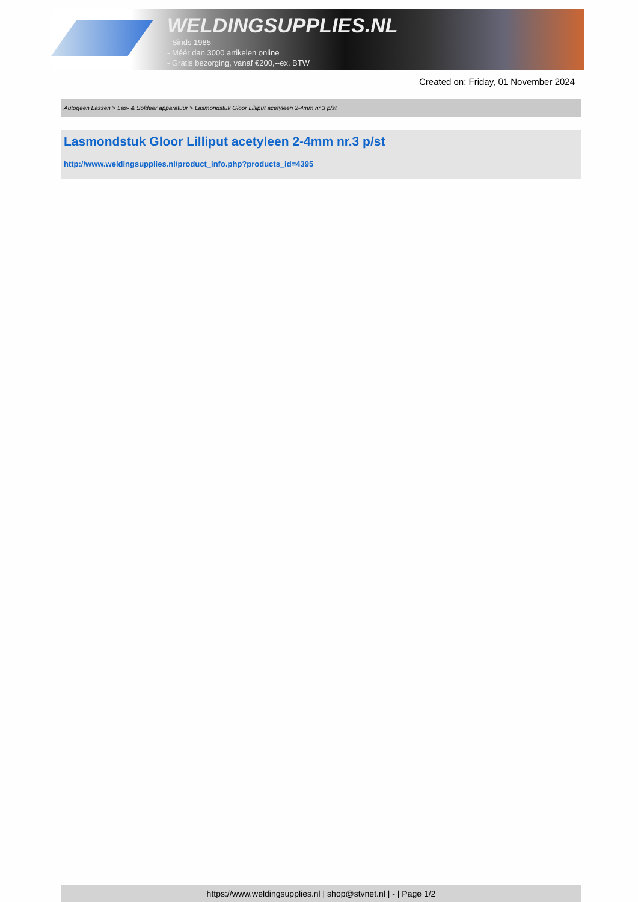WELDINGSUPPLIES.NL
- Sinds 1985
- Méér dan 3000 artikelen online
- Gratis bezorging, vanaf €200,--ex. BTW
Created on: Friday, 01 November 2024
Autogeen Lassen > Las- & Soldeer apparatuur > Lasmondstuk Gloor Lilliput acetyleen 2-4mm nr.3 p/st
Lasmondstuk Gloor Lilliput acetyleen 2-4mm nr.3 p/st
http://www.weldingsupplies.nl/product_info.php?products_id=4395
https://www.weldingsupplies.nl | shop@stvnet.nl | - | Page 1/2